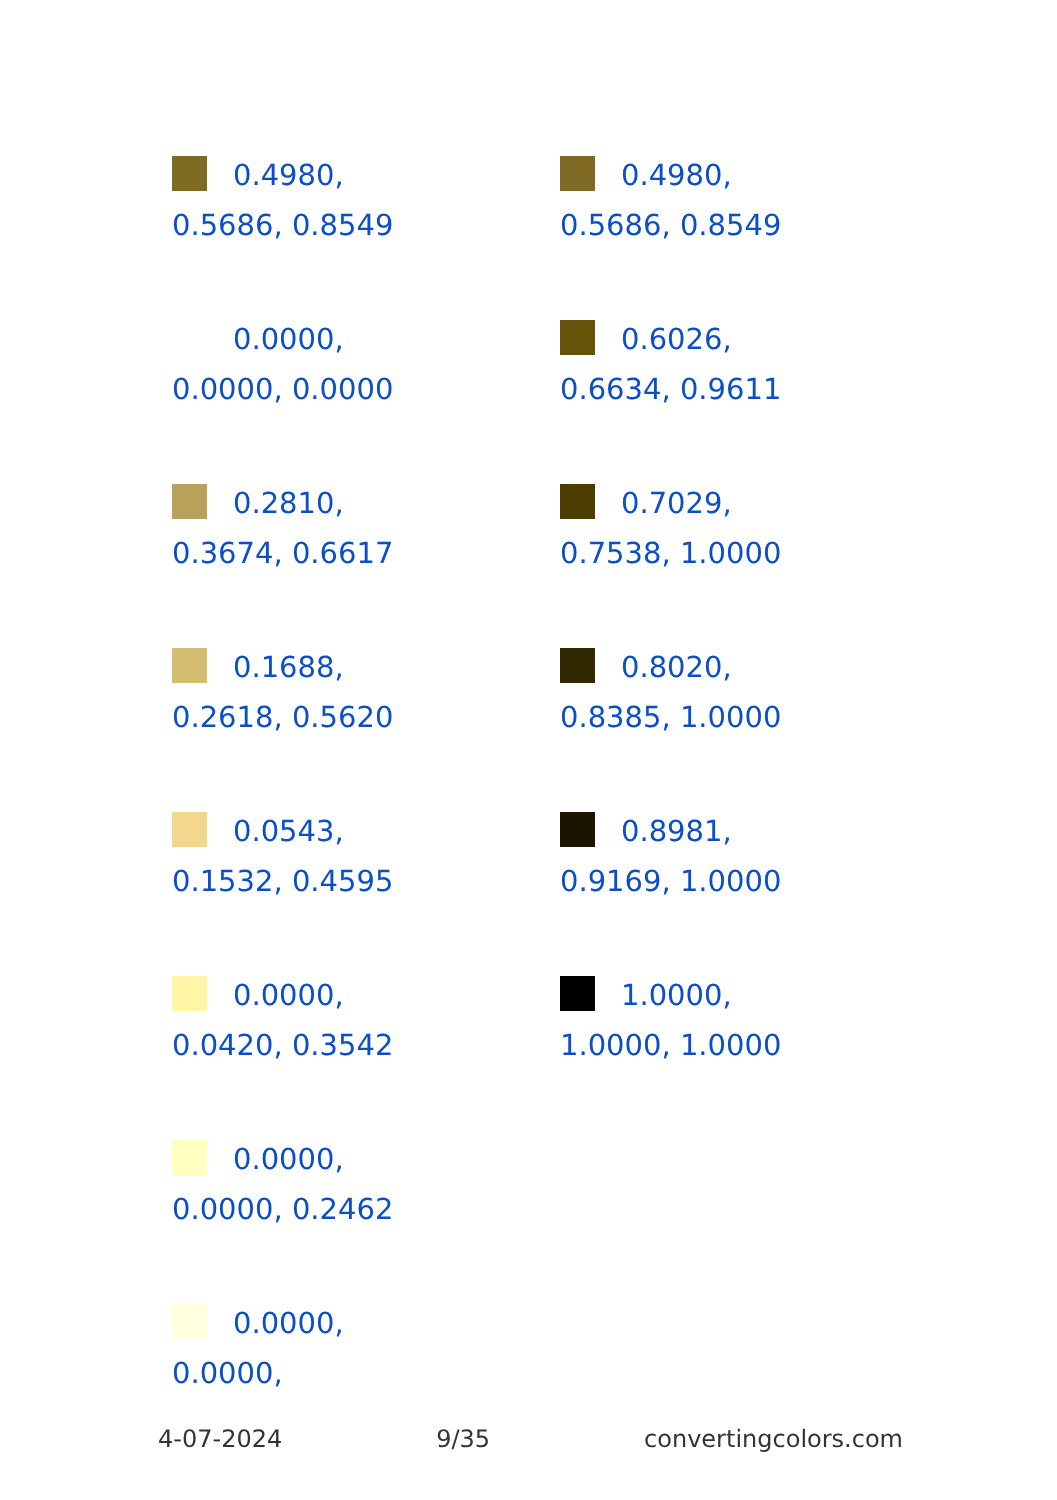0.4980, 0.5686, 0.8549
0.0000, 0.0000, 0.0000
0.2810, 0.3674, 0.6617
0.1688, 0.2618, 0.5620
0.0543, 0.1532, 0.4595
0.0000, 0.0420, 0.3542
0.0000, 0.0000, 0.2462
0.0000, 0.0000,
0.4980, 0.5686, 0.8549
0.6026, 0.6634, 0.9611
0.7029, 0.7538, 1.0000
0.8020, 0.8385, 1.0000
0.8981, 0.9169, 1.0000
1.0000, 1.0000, 1.0000
4-07-2024 9/35 convertingcolors.com